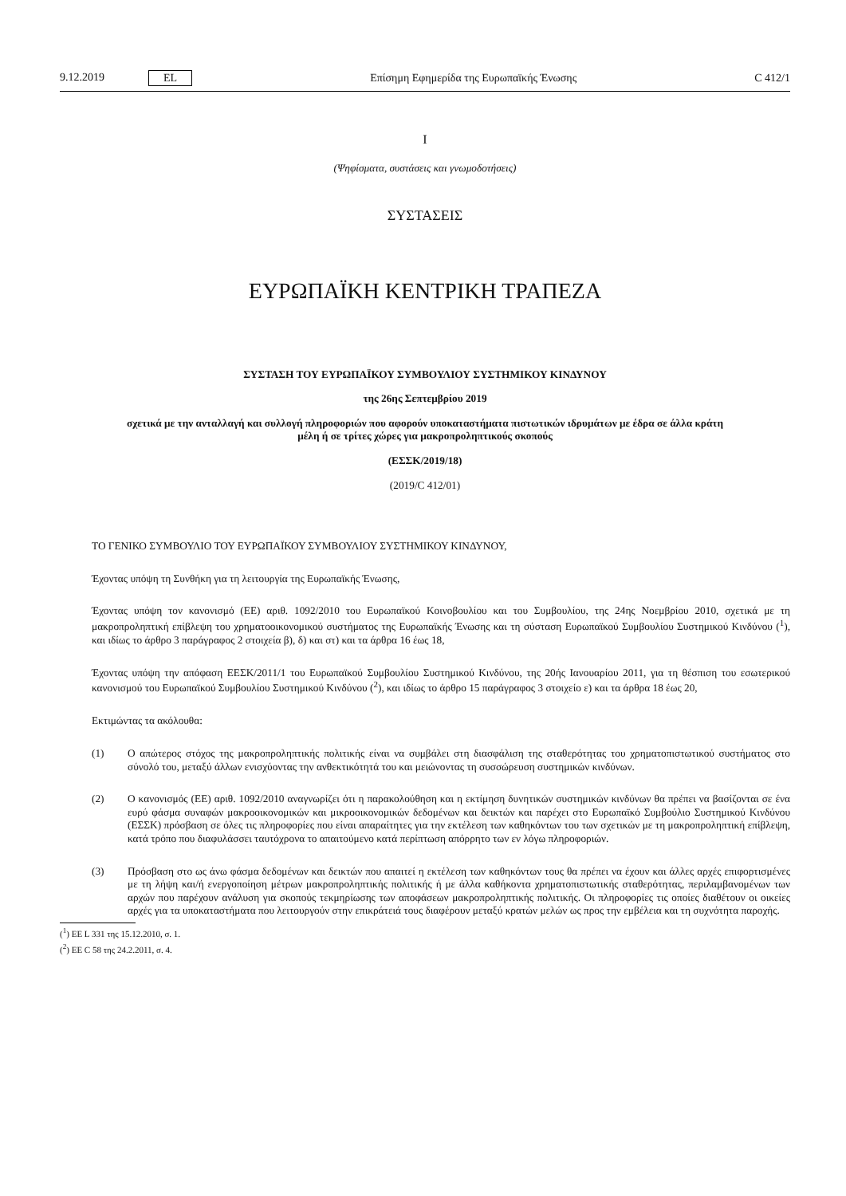9.12.2019 EL
Επίσημη Εφημερίδα της Ευρωπαϊκής Ένωσης C 412/1
I
(Ψηφίσματα, συστάσεις και γνωμοδοτήσεις)
ΣΥΣΤΑΣΕΙΣ
ΕΥΡΩΠΑΪΚΗ ΚΕΝΤΡΙΚΗ ΤΡΑΠΕΖΑ
ΣΥΣΤΑΣΗ ΤΟΥ ΕΥΡΩΠΑΪΚΟΥ ΣΥΜΒΟΥΛΙΟΥ ΣΥΣΤΗΜΙΚΟΥ ΚΙΝΔΥΝΟΥ
της 26ης Σεπτεμβρίου 2019
σχετικά με την ανταλλαγή και συλλογή πληροφοριών που αφορούν υποκαταστήματα πιστωτικών ιδρυμάτων με έδρα σε άλλα κράτη μέλη ή σε τρίτες χώρες για μακροπροληπτικούς σκοπούς
(ΕΣΣΚ/2019/18)
(2019/C 412/01)
ΤΟ ΓΕΝΙΚΟ ΣΥΜΒΟΥΛΙΟ ΤΟΥ ΕΥΡΩΠΑΪΚΟΥ ΣΥΜΒΟΥΛΙΟΥ ΣΥΣΤΗΜΙΚΟΥ ΚΙΝΔΥΝΟΥ,
Έχοντας υπόψη τη Συνθήκη για τη λειτουργία της Ευρωπαϊκής Ένωσης,
Έχοντας υπόψη τον κανονισμό (ΕΕ) αριθ. 1092/2010 του Ευρωπαϊκού Κοινοβουλίου και του Συμβουλίου, της 24ης Νοεμβρίου 2010, σχετικά με τη μακροπροληπτική επίβλεψη του χρηματοοικονομικού συστήματος της Ευρωπαϊκής Ένωσης και τη σύσταση Ευρωπαϊκού Συμβουλίου Συστημικού Κινδύνου (<sup>1</sup>), και ιδίως το άρθρο 3 παράγραφος 2 στοιχεία β), δ) και στ) και τα άρθρα 16 έως 18,
Έχοντας υπόψη την απόφαση ΕΕΣΚ/2011/1 του Ευρωπαϊκού Συμβουλίου Συστημικού Κινδύνου, της 20ής Ιανουαρίου 2011, για τη θέσπιση του εσωτερικού κανονισμού του Ευρωπαϊκού Συμβουλίου Συστημικού Κινδύνου (<sup>2</sup>), και ιδίως το άρθρο 15 παράγραφος 3 στοιχείο ε) και τα άρθρα 18 έως 20,
Εκτιμώντας τα ακόλουθα:
(1) Ο απώτερος στόχος της μακροπροληπτικής πολιτικής είναι να συμβάλει στη διασφάλιση της σταθερότητας του χρηματοπιστωτικού συστήματος στο σύνολό του, μεταξύ άλλων ενισχύοντας την ανθεκτικότητά του και μειώνοντας τη συσσώρευση συστημικών κινδύνων.
(2) Ο κανονισμός (ΕΕ) αριθ. 1092/2010 αναγνωρίζει ότι η παρακολούθηση και η εκτίμηση δυνητικών συστημικών κινδύνων θα πρέπει να βασίζονται σε ένα ευρύ φάσμα συναφών μακροοικονομικών και μικροοικονομικών δεδομένων και δεικτών και παρέχει στο Ευρωπαϊκό Συμβούλιο Συστημικού Κινδύνου (ΕΣΣΚ) πρόσβαση σε όλες τις πληροφορίες που είναι απαραίτητες για την εκτέλεση των καθηκόντων του των σχετικών με τη μακροπροληπτική επίβλεψη, κατά τρόπο που διαφυλάσσει ταυτόχρονα το απαιτούμενο κατά περίπτωση απόρρητο των εν λόγω πληροφοριών.
(3) Πρόσβαση στο ως άνω φάσμα δεδομένων και δεικτών που απαιτεί η εκτέλεση των καθηκόντων τους θα πρέπει να έχουν και άλλες αρχές επιφορτισμένες με τη λήψη και/ή ενεργοποίηση μέτρων μακροπροληπτικής πολιτικής ή με άλλα καθήκοντα χρηματοπιστωτικής σταθερότητας, περιλαμβανομένων των αρχών που παρέχουν ανάλυση για σκοπούς τεκμηρίωσης των αποφάσεων μακροπροληπτικής πολιτικής. Οι πληροφορίες τις οποίες διαθέτουν οι οικείες αρχές για τα υποκαταστήματα που λειτουργούν στην επικράτειά τους διαφέρουν μεταξύ κρατών μελών ως προς την εμβέλεια και τη συχνότητα παροχής.
(<sup>1</sup>) ΕΕ L 331 της 15.12.2010, σ. 1.
(<sup>2</sup>) ΕΕ C 58 της 24.2.2011, σ. 4.